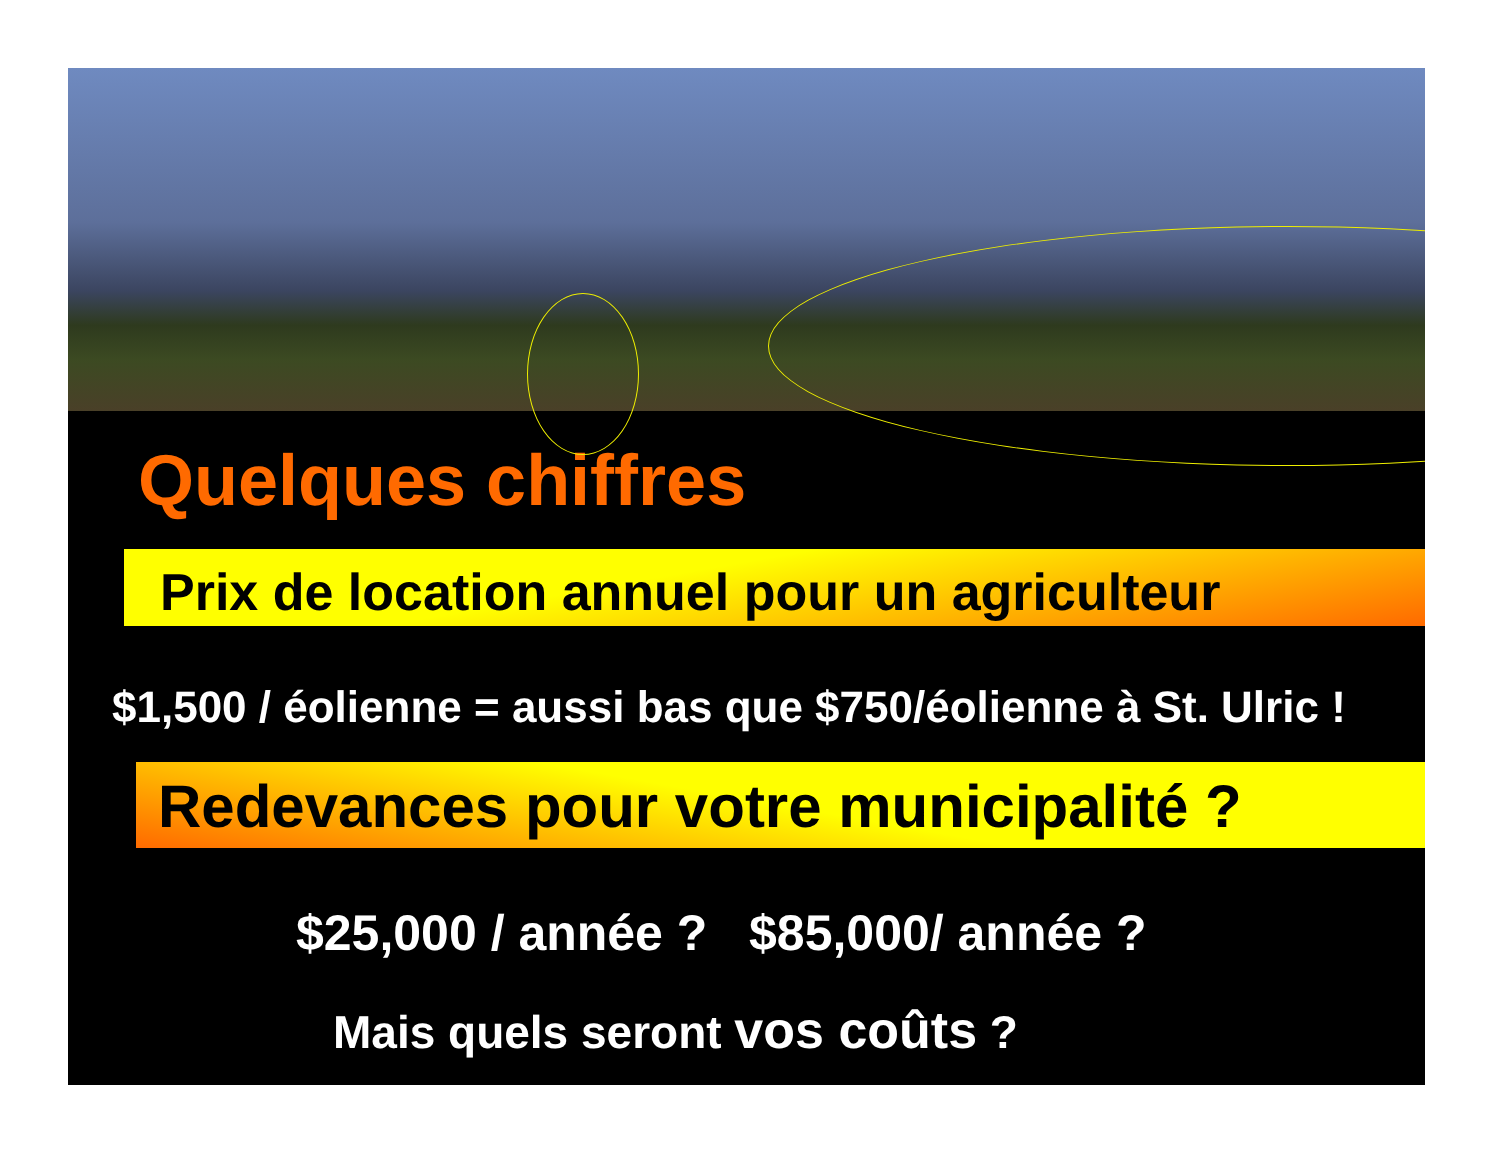Quelques chiffres
Prix de location annuel pour un agriculteur
$1,500 / éolienne = aussi bas que $750/éolienne à St. Ulric !
Redevances pour votre municipalité ?
$25,000 / année ? $85,000/ année ?
Mais quels seront vos coûts ?